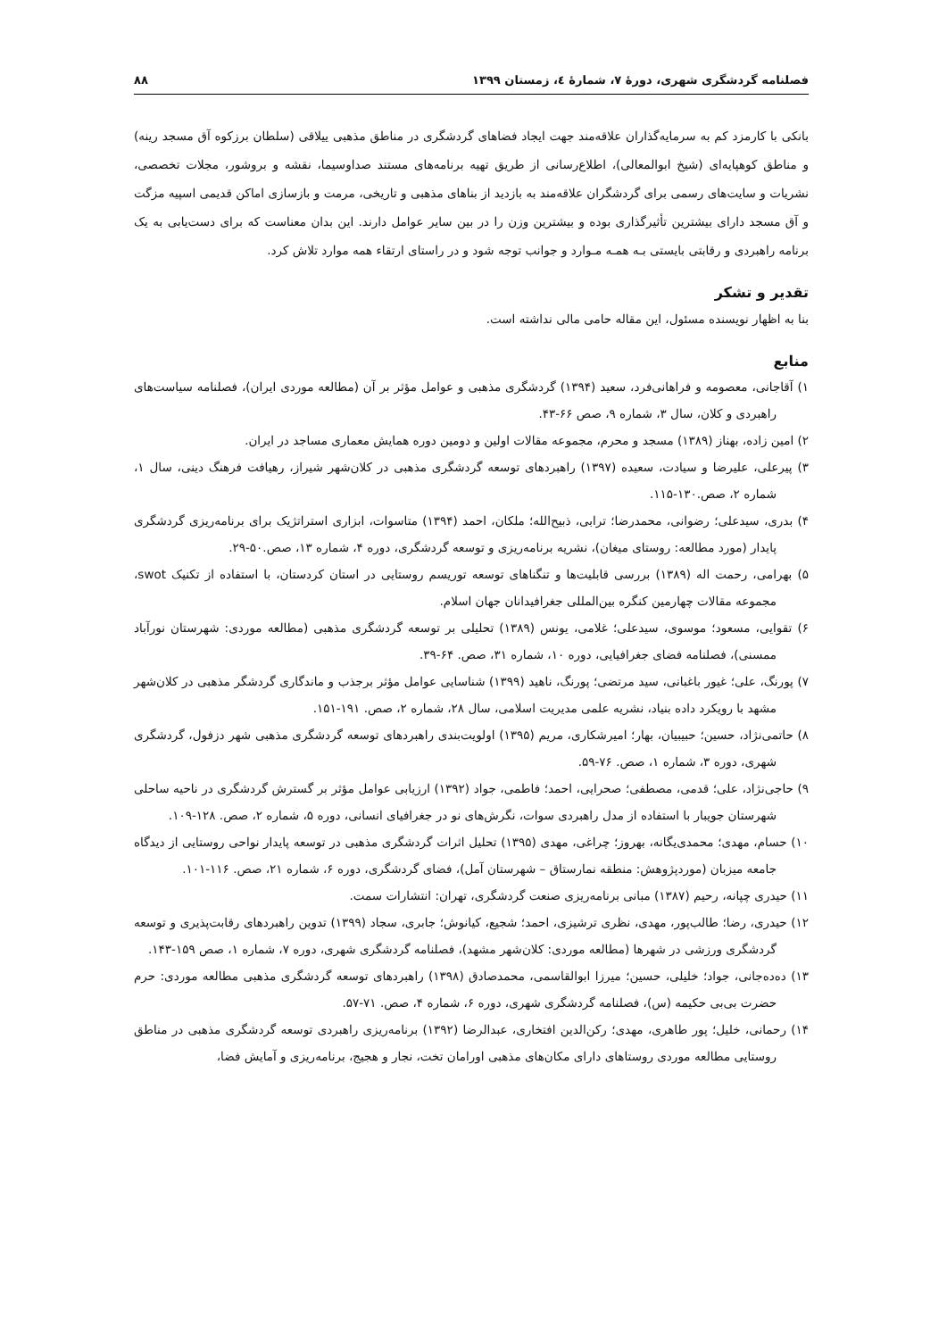فصلنامه گردشگری شهری، دورۀ ۷، شمارۀ ٤، زمستان ۱۳۹۹ ۸۸
بانکی با کارمزد کم به سرمایه‌گذاران علاقه‌مند جهت ایجاد فضاهای گردشگری در مناطق مذهبی ییلاقی (سلطان برزکوه آق مسجد رینه) و مناطق کوهپایه‌ای (شیخ ابوالمعالی)، اطلاع‌رسانی از طریق تهیه برنامه‌های مستند صداوسیما، نقشه و بروشور، مجلات تخصصی، نشریات و سایت‌های رسمی برای گردشگران علاقه‌مند به بازدید از بناهای مذهبی و تاریخی، مرمت و بازسازی اماکن قدیمی اسپیه مزگت و آق مسجد دارای بیشترین تأثیرگذاری بوده و بیشترین وزن را در بین سایر عوامل دارند. این بدان معناست که برای دست‌یابی به یک برنامه راهبردی و رقابتی بایستی بـه همـه مـوارد و جوانب توجه شود و در راستای ارتقاء همه موارد تلاش کرد.
تقدیر و تشکر
بنا به اظهار نویسنده مسئول، این مقاله حامی مالی نداشته است.
منابع
۱) آقاجانی، معصومه و فراهانی‌فرد، سعید (۱۳۹۴) گردشگری مذهبی و عوامل مؤثر بر آن (مطالعه موردی ایران)، فصلنامه سیاست‌های راهبردی و کلان، سال ۳، شماره ۹، صص ۶۶-۴۳.
۲) امین زاده، بهناز (۱۳۸۹) مسجد و محرم، مجموعه مقالات اولین و دومین دوره همایش معماری مساجد در ایران.
۳) پیرعلی، علیرضا و سیادت، سعیده (۱۳۹۷) راهبردهای توسعه گردشگری مذهبی در کلان‌شهر شیراز، رهیافت فرهنگ دینی، سال ۱، شماره ۲، صص.۱۳۰-۱۱۵.
۴) بدری، سیدعلی؛ رضوانی، محمدرضا؛ ترابی، ذبیح‌الله؛ ملکان، احمد (۱۳۹۴) متاسوات، ابزاری استراتژیک برای برنامه‌ریزی گردشگری پایدار (مورد مطالعه: روستای میغان)، نشریه برنامه‌ریزی و توسعه گردشگری، دوره ۴، شماره ۱۳، صص.۵۰-۲۹.
۵) بهرامی، رحمت اله (۱۳۸۹) بررسی قابلیت‌ها و تنگناهای توسعه توریسم روستایی در استان کردستان، با استفاده از تکنیک swot، مجموعه مقالات چهارمین کنگره بین‌المللی جغرافیدانان جهان اسلام.
۶) تقوایی، مسعود؛ موسوی، سیدعلی؛ غلامی، یونس (۱۳۸۹) تحلیلی بر توسعه گردشگری مذهبی (مطالعه موردی: شهرستان نورآباد ممسنی)، فصلنامه فضای جغرافیایی، دوره ۱۰، شماره ۳۱، صص. ۶۴-۳۹.
۷) پورنگ، علی؛ غیور باغبانی، سید مرتضی؛ پورنگ، ناهید (۱۳۹۹) شناسایی عوامل مؤثر برجذب و ماندگاری گردشگر مذهبی در کلان‌شهر مشهد با رویکرد داده بنیاد، نشریه علمی مدیریت اسلامی، سال ۲۸، شماره ۲، صص. ۱۹۱-۱۵۱.
۸) حاتمی‌نژاد، حسین؛ حبیبیان، بهار؛ امیرشکاری، مریم (۱۳۹۵) اولویت‌بندی راهبردهای توسعه گردشگری مذهبی شهر دزفول، گردشگری شهری، دوره ۳، شماره ۱، صص. ۷۶-۵۹.
۹) حاجی‌نژاد، علی؛ قدمی، مصطفی؛ صحرایی، احمد؛ فاطمی، جواد (۱۳۹۲) ارزیابی عوامل مؤثر بر گسترش گردشگری در ناحیه ساحلی شهرستان جویبار با استفاده از مدل راهبردی سوات، نگرش‌های نو در جغرافیای انسانی، دوره ۵، شماره ۲، صص. ۱۲۸-۱۰۹.
۱۰) حسام، مهدی؛ محمدی‌یگانه، بهروز؛ چراغی، مهدی (۱۳۹۵) تحلیل اثرات گردشگری مذهبی در توسعه پایدار نواحی روستایی از دیدگاه جامعه میزبان (موردپژوهش: منطقه نمارستاق – شهرستان آمل)، فضای گردشگری، دوره ۶، شماره ۲۱، صص. ۱۱۶-۱۰۱.
۱۱) حیدری چپانه، رحیم (۱۳۸۷) مبانی برنامه‌ریزی صنعت گردشگری، تهران: انتشارات سمت.
۱۲) حیدری، رضا؛ طالب‌پور، مهدی، نظری ترشیزی، احمد؛ شجیع، کیانوش؛ جابری، سجاد (۱۳۹۹) تدوین راهبردهای رقابت‌پذیری و توسعه گردشگری ورزشی در شهرها (مطالعه موردی: کلان‌شهر مشهد)، فصلنامه گردشگری شهری، دوره ۷، شماره ۱، صص ۱۵۹-۱۴۳.
۱۳) ده‌ده‌جانی، جواد؛ خلیلی، حسین؛ میرزا ابوالقاسمی، محمدصادق (۱۳۹۸) راهبردهای توسعه گردشگری مذهبی مطالعه موردی: حرم حضرت بی‌بی حکیمه (س)، فصلنامه گردشگری شهری، دوره ۶، شماره ۴، صص. ۷۱-۵۷.
۱۴) رحمانی، خلیل؛ پور طاهری، مهدی؛ رکن‌الدین افتخاری، عبدالرضا (۱۳۹۲) برنامه‌ریزی راهبردی توسعه گردشگری مذهبی در مناطق روستایی مطالعه موردی روستاهای دارای مکان‌های مذهبی اورامان تخت، نجار و هجیج، برنامه‌ریزی و آمایش فضا،